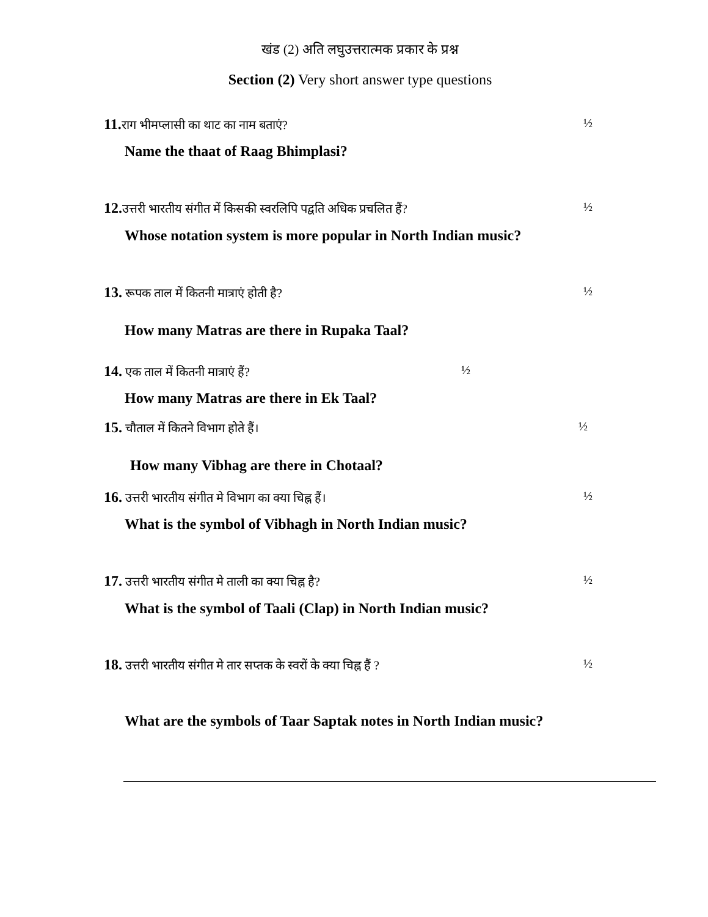खंड (2) अति लघुउत्तरात्मक प्रकार के प्रश्न
Section (2) Very short answer type questions
11. राग भीमप्लासी का थाट का नाम बताएं? ½
Name the thaat of Raag Bhimplasi?
12. उत्तरी भारतीय संगीत में किसकी स्वरलिपि पद्वति अधिक प्रचलित हैं? ½
Whose notation system is more popular in North Indian music?
13. रूपक ताल में कितनी मात्राएं होती है? ½
How many Matras are there in Rupaka Taal?
14. एक ताल में कितनी मात्राएं हैं? ½
How many Matras are there in Ek Taal?
15. चौताल में कितने विभाग होते हैं। ½
How many Vibhag are there in Chotaal?
16. उत्तरी भारतीय संगीत मे विभाग का क्या चिह्न हैं। ½
What is the symbol of Vibhagh in North Indian music?
17. उत्तरी भारतीय संगीत मे ताली का क्या चिह्न है? ½
What is the symbol of Taali (Clap) in North Indian music?
18. उत्तरी भारतीय संगीत मे तार सप्तक के स्वरों के क्या चिह्न हैं ? ½
What are the symbols of Taar Saptak notes in North Indian music?